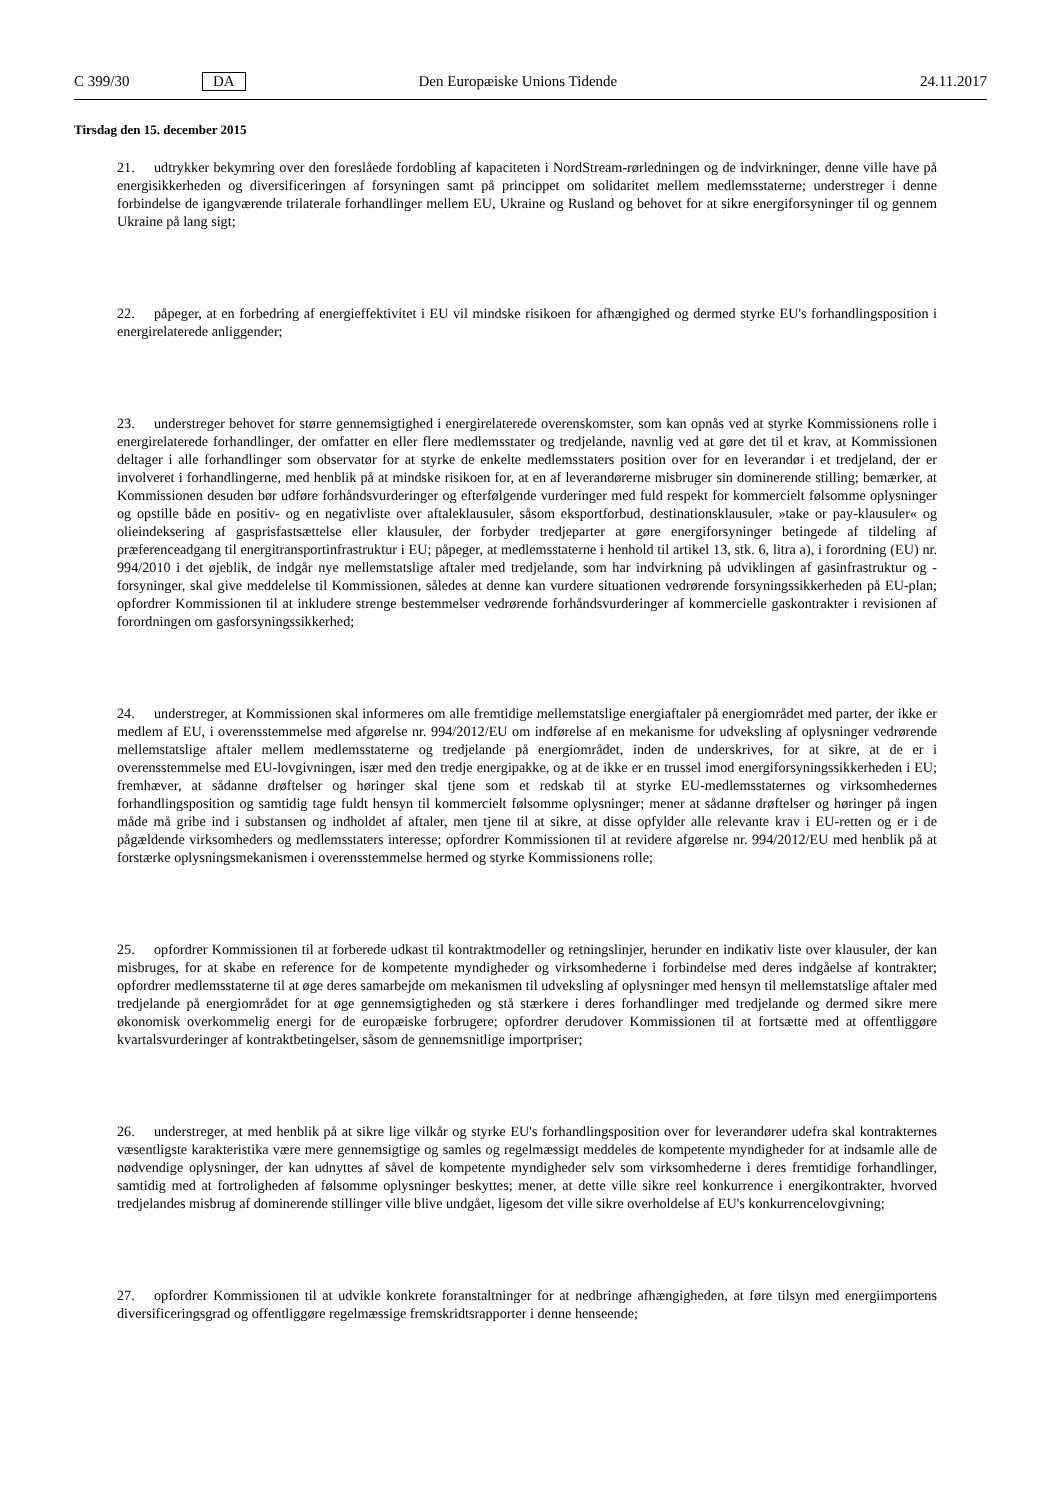C 399/30 DA Den Europæiske Unions Tidende 24.11.2017
Tirsdag den 15. december 2015
21. udtrykker bekymring over den foreslåede fordobling af kapaciteten i NordStream-rørledningen og de indvirkninger, denne ville have på energisikkerheden og diversificeringen af forsyningen samt på princippet om solidaritet mellem medlemsstaterne; understreger i denne forbindelse de igangværende trilaterale forhandlinger mellem EU, Ukraine og Rusland og behovet for at sikre energiforsyninger til og gennem Ukraine på lang sigt;
22. påpeger, at en forbedring af energieffektivitet i EU vil mindske risikoen for afhængighed og dermed styrke EU's forhandlingsposition i energirelaterede anliggender;
23. understreger behovet for større gennemsigtighed i energirelaterede overenskomster, som kan opnås ved at styrke Kommissionens rolle i energirelaterede forhandlinger, der omfatter en eller flere medlemsstater og tredjelande, navnlig ved at gøre det til et krav, at Kommissionen deltager i alle forhandlinger som observatør for at styrke de enkelte medlemsstaters position over for en leverandør i et tredjeland, der er involveret i forhandlingerne, med henblik på at mindske risikoen for, at en af leverandørerne misbruger sin dominerende stilling; bemærker, at Kommissionen desuden bør udføre forhåndsvurderinger og efterfølgende vurderinger med fuld respekt for kommercielt følsomme oplysninger og opstille både en positiv- og en negativliste over aftaleklausuler, såsom eksportforbud, destinationsklausuler, »take or pay-klausuler« og olieindeksering af gasprisfastsættelse eller klausuler, der forbyder tredjeparter at gøre energiforsyninger betingede af tildeling af præferenceadgang til energitransportinfrastruktur i EU; påpeger, at medlemsstaterne i henhold til artikel 13, stk. 6, litra a), i forordning (EU) nr. 994/2010 i det øjeblik, de indgår nye mellemstatslige aftaler med tredjelande, som har indvirkning på udviklingen af gasinfrastruktur og -forsyninger, skal give meddelelse til Kommissionen, således at denne kan vurdere situationen vedrørende forsyningssikkerheden på EU-plan; opfordrer Kommissionen til at inkludere strenge bestemmelser vedrørende forhåndsvurderinger af kommercielle gaskontrakter i revisionen af forordningen om gasforsyningssikkerhed;
24. understreger, at Kommissionen skal informeres om alle fremtidige mellemstatslige energiaftaler på energiområdet med parter, der ikke er medlem af EU, i overensstemmelse med afgørelse nr. 994/2012/EU om indførelse af en mekanisme for udveksling af oplysninger vedrørende mellemstatslige aftaler mellem medlemsstaterne og tredjelande på energiområdet, inden de underskrives, for at sikre, at de er i overensstemmelse med EU-lovgivningen, især med den tredje energipakke, og at de ikke er en trussel imod energiforsyningssikkerheden i EU; fremhæver, at sådanne drøftelser og høringer skal tjene som et redskab til at styrke EU-medlemsstaternes og virksomhedernes forhandlingsposition og samtidig tage fuldt hensyn til kommercielt følsomme oplysninger; mener at sådanne drøftelser og høringer på ingen måde må gribe ind i substansen og indholdet af aftaler, men tjene til at sikre, at disse opfylder alle relevante krav i EU-retten og er i de pågældende virksomheders og medlemsstaters interesse; opfordrer Kommissionen til at revidere afgørelse nr. 994/2012/EU med henblik på at forstærke oplysningsmekanismen i overensstemmelse hermed og styrke Kommissionens rolle;
25. opfordrer Kommissionen til at forberede udkast til kontraktmodeller og retningslinjer, herunder en indikativ liste over klausuler, der kan misbruges, for at skabe en reference for de kompetente myndigheder og virksomhederne i forbindelse med deres indgåelse af kontrakter; opfordrer medlemsstaterne til at øge deres samarbejde om mekanismen til udveksling af oplysninger med hensyn til mellemstatslige aftaler med tredjelande på energiområdet for at øge gennemsigtigheden og stå stærkere i deres forhandlinger med tredjelande og dermed sikre mere økonomisk overkommelig energi for de europæiske forbrugere; opfordrer derudover Kommissionen til at fortsætte med at offentliggøre kvartalsvurderinger af kontraktbetingelser, såsom de gennemsnitlige importpriser;
26. understreger, at med henblik på at sikre lige vilkår og styrke EU's forhandlingsposition over for leverandører udefra skal kontrakternes væsentligste karakteristika være mere gennemsigtige og samles og regelmæssigt meddeles de kompetente myndigheder for at indsamle alle de nødvendige oplysninger, der kan udnyttes af såvel de kompetente myndigheder selv som virksomhederne i deres fremtidige forhandlinger, samtidig med at fortroligheden af følsomme oplysninger beskyttes; mener, at dette ville sikre reel konkurrence i energikontrakter, hvorved tredjelandes misbrug af dominerende stillinger ville blive undgået, ligesom det ville sikre overholdelse af EU's konkurrencelovgivning;
27. opfordrer Kommissionen til at udvikle konkrete foranstaltninger for at nedbringe afhængigheden, at føre tilsyn med energiimportens diversificeringsgrad og offentliggøre regelmæssige fremskridtsrapporter i denne henseende;